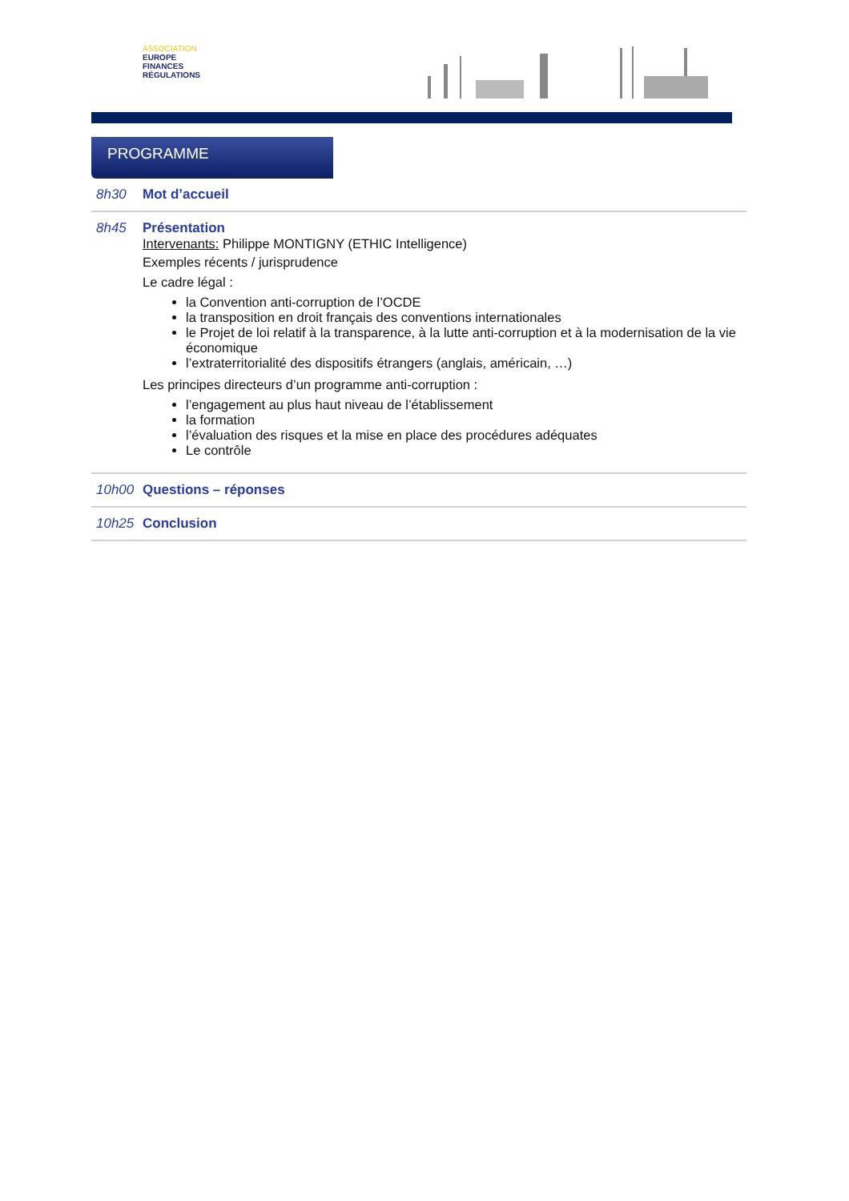ASSOCIATION
EUROPE
FINANCES
RÉGULATIONS
PROGRAMME
8h30 Mot d’accueil
8h45 Présentation
Intervenants: Philippe MONTIGNY (ETHIC Intelligence)
Exemples récents / jurisprudence
Le cadre légal :
la Convention anti-corruption de l’OCDE
la transposition en droit français des conventions internationales
le Projet de loi relatif à la transparence, à la lutte anti-corruption et à la modernisation de la vie économique
l’extraterritorialité des dispositifs étrangers (anglais, américain, …)
Les principes directeurs d’un programme anti-corruption :
l’engagement au plus haut niveau de l’établissement
la formation
l’évaluation des risques et la mise en place des procédures adéquates
Le contrôle
10h00 Questions – réponses
10h25 Conclusion